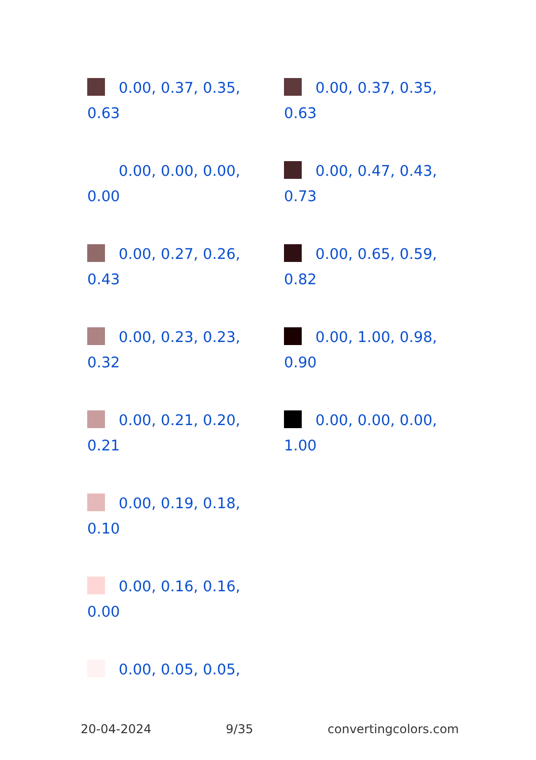0.00, 0.37, 0.35, 0.63
0.00, 0.00, 0.00, 0.00
0.00, 0.27, 0.26, 0.43
0.00, 0.23, 0.23, 0.32
0.00, 0.21, 0.20, 0.21
0.00, 0.19, 0.18, 0.10
0.00, 0.16, 0.16, 0.00
0.00, 0.05, 0.05,
0.00, 0.37, 0.35, 0.63
0.00, 0.47, 0.43, 0.73
0.00, 0.65, 0.59, 0.82
0.00, 1.00, 0.98, 0.90
0.00, 0.00, 0.00, 1.00
20-04-2024 9/35 convertingcolors.com